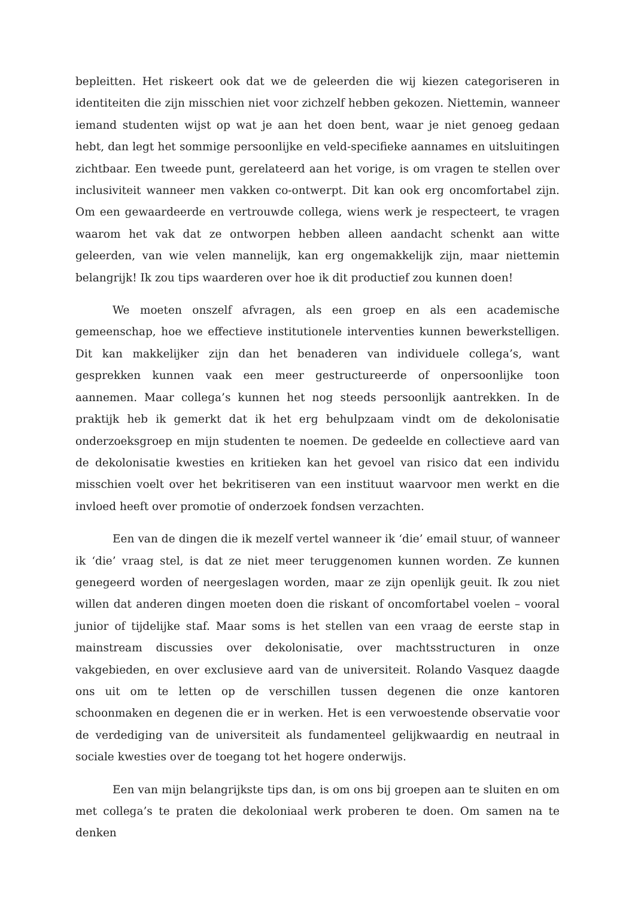bepleitten. Het riskeert ook dat we de geleerden die wij kiezen categoriseren in identiteiten die zijn misschien niet voor zichzelf hebben gekozen. Niettemin, wanneer iemand studenten wijst op wat je aan het doen bent, waar je niet genoeg gedaan hebt, dan legt het sommige persoonlijke en veld-specifieke aannames en uitsluitingen zichtbaar. Een tweede punt, gerelateerd aan het vorige, is om vragen te stellen over inclusiviteit wanneer men vakken co-ontwerpt. Dit kan ook erg oncomfortabel zijn. Om een gewaardeerde en vertrouwde collega, wiens werk je respecteert, te vragen waarom het vak dat ze ontworpen hebben alleen aandacht schenkt aan witte geleerden, van wie velen mannelijk, kan erg ongemakkelijk zijn, maar niettemin belangrijk! Ik zou tips waarderen over hoe ik dit productief zou kunnen doen!
We moeten onszelf afvragen, als een groep en als een academische gemeenschap, hoe we effectieve institutionele interventies kunnen bewerkstelligen. Dit kan makkelijker zijn dan het benaderen van individuele collega’s, want gesprekken kunnen vaak een meer gestructureerde of onpersoonlijke toon aannemen. Maar collega’s kunnen het nog steeds persoonlijk aantrekken. In de praktijk heb ik gemerkt dat ik het erg behulpzaam vindt om de dekolonisatie onderzoeksgroep en mijn studenten te noemen. De gedeelde en collectieve aard van de dekolonisatie kwesties en kritieken kan het gevoel van risico dat een individu misschien voelt over het bekritiseren van een instituut waarvoor men werkt en die invloed heeft over promotie of onderzoek fondsen verzachten.
Een van de dingen die ik mezelf vertel wanneer ik ‘die’ email stuur, of wanneer ik ‘die’ vraag stel, is dat ze niet meer teruggenomen kunnen worden. Ze kunnen genegeerd worden of neergeslagen worden, maar ze zijn openlijk geuit. Ik zou niet willen dat anderen dingen moeten doen die riskant of oncomfortabel voelen – vooral junior of tijdelijke staf. Maar soms is het stellen van een vraag de eerste stap in mainstream discussies over dekolonisatie, over machtsstructuren in onze vakgebieden, en over exclusieve aard van de universiteit. Rolando Vasquez daagde ons uit om te letten op de verschillen tussen degenen die onze kantoren schoonmaken en degenen die er in werken. Het is een verwoestende observatie voor de verdediging van de universiteit als fundamenteel gelijkwaardig en neutraal in sociale kwesties over de toegang tot het hogere onderwijs.
Een van mijn belangrijkste tips dan, is om ons bij groepen aan te sluiten en om met collega’s te praten die dekoloniaal werk proberen te doen. Om samen na te denken